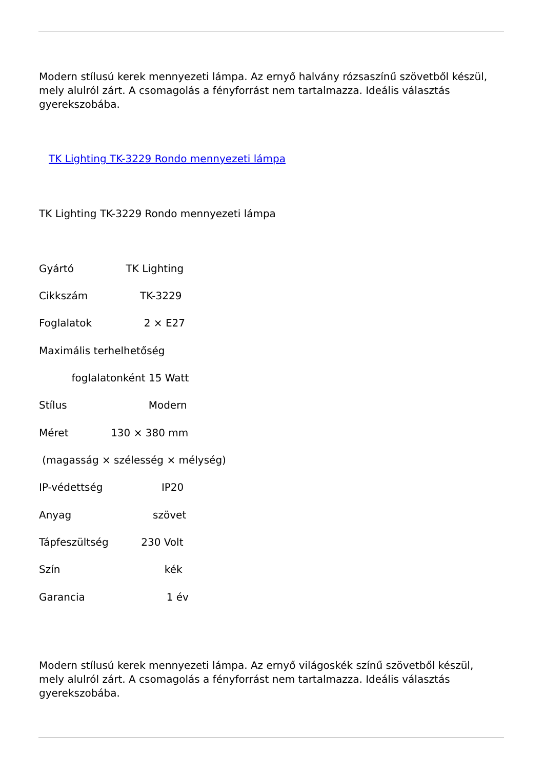Modern stílusú kerek mennyezeti lámpa. Az ernyő halvány rózsaszínű szövetből készül, mely alulról zárt. A csomagolás a fényforrást nem tartalmazza. Ideális választás gyerekszobába.
TK Lighting TK-3229 Rondo mennyezeti lámpa
TK Lighting TK-3229 Rondo mennyezeti lámpa
Gyártó TK Lighting
Cikkszám TK-3229
Foglalatok 2 × E27
Maximális terhelhetőség
foglalatonként 15 Watt
Stílus Modern
Méret 130 × 380 mm
(magasság × szélesség × mélység)
IP-védettség IP20
Anyag szövet
Tápfeszültség 230 Volt
Szín kék
Garancia 1 év
Modern stílusú kerek mennyezeti lámpa. Az ernyő világoskék színű szövetből készül, mely alulról zárt. A csomagolás a fényforrást nem tartalmazza. Ideális választás gyerekszobába.